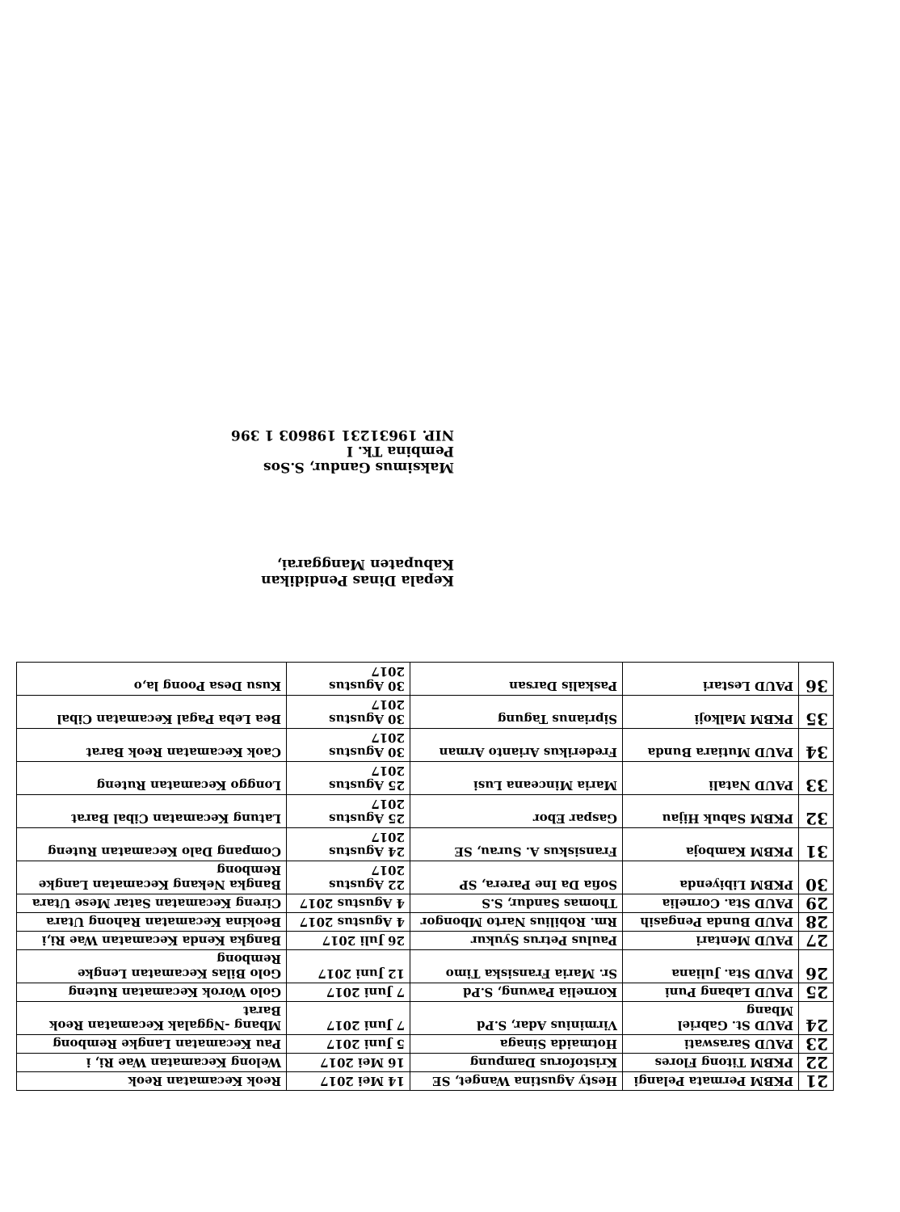| 21 | PKBM Permata Pelangi | Hesty Agustina Wanget, SE | 14 Mei 2017 | Reok Kecamatan Reok |
| 22 | PKBM Titong Flores | Kristoforus Dampung | 16 Mei 2017 | Welong Kecamatan Wae Ri, i |
| 23 | PAUD Saraswati | Hotmaida Sinaga | 5 Juni 2017 | Pau Kecamatan Langke Rembong |
| 24 | PAUD St. Gabriel Mbang | Virminius Adar, S.Pd | 7 Juni 2017 | Mbang -Nggalak Kecamatan Reok Barat |
| 25 | PAUD Labang Puni | Kornelia Pawung, S.Pd | 7 Juni 2017 | Golo Worok Kecamatan Ruteng |
| 26 | PAUD Sta. Juliana | Sr. Maria Fransiska Timo | 12 Juni 2017 | Golo Bilas Kecamatan Lengke Rembong |
| 27 | PAUD Mentari | Paulus Petrus Syukur | 26 Juli 2017 | Bangka Kenda Kecamatan Wae Ri,i |
| 28 | PAUD Bunda Pengasih | Rm. Robilius Narto Mbongor | 4 Agustus 2017 | Beokina Kecamatan Rahong Utara |
| 29 | PAUD Sta. Cornelia | Thomas Sandur, S.S | 4 Agustus 2017 | Cireng Kecamatan Satar Mese Utara |
| 30 | PKBM Libiyenda | Sofia Da Ine Parera, SP | 22 Agustus 2017 | Bangka Nekang Kecamatan Langke Rembong |
| 31 | PKBM Kamboja | Fransiskus A. Surau, SE | 24 Agustus 2017 | Compang Dalo Kecamatan Ruteng |
| 32 | PKBM Sabuk Hijau | Gaspar Ebor | 25 Agustus 2017 | Latung Kecamatan Cibal Barat |
| 33 | PAUD Natali | Maria Minceana Lusi | 25 Agustus 2017 | Longgo Kecamatan Ruteng |
| 34 | PAUD Mutiara Bunda | Frederikus Arianto Arman | 30 Agustus 2017 | Caok Kecamatan Reok Barat |
| 35 | PKBM Malkoji | Siprianus Tagung | 30 Agustus 2017 | Bea Leba Pagal Kecamatan Cibal |
| 36 | PAUD Lestari | Paskalis Darsan | 30 Agustus 2017 | Kusu Desa Poong la,o |
Kepala Dinas Pendidikan
Kabupaten Manggarai,
Maksimus Gandur, S.Sos
Pembina Tk. I
NIP. 19631231 198603 1 396